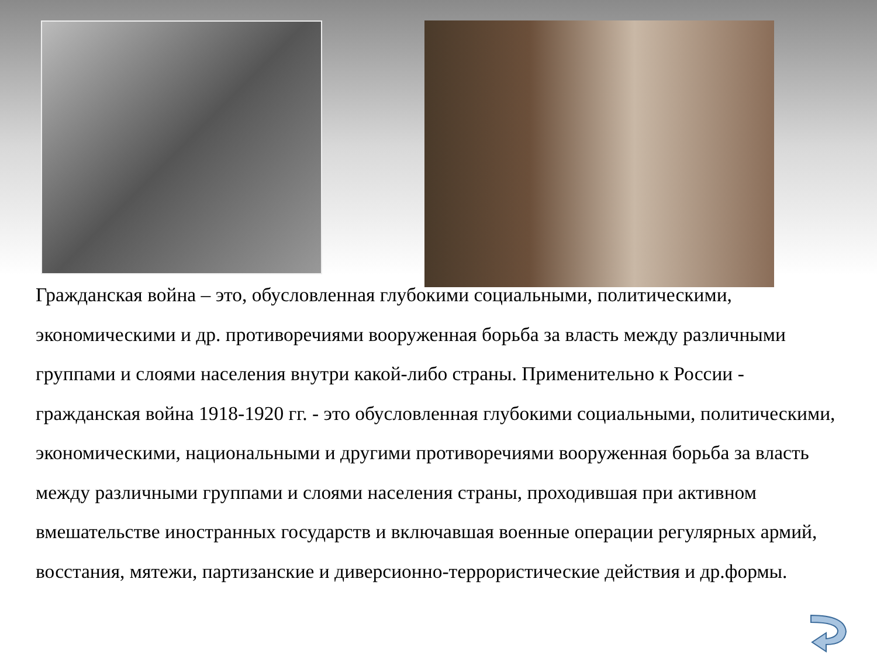Гражданская война – это, обусловленная глубокими социальными, политическими, экономическими и др. противоречиями вооруженная борьба за власть между различными группами и слоями населения внутри какой-либо страны. Применительно к России - гражданская война 1918-1920 гг. - это обусловленная глубокими социальными, политическими, экономическими, национальными и другими противоречиями вооруженная борьба за власть между различными группами и слоями населения страны, проходившая при активном вмешательстве иностранных государств и включавшая военные операции регулярных армий, восстания, мятежи, партизанские и диверсионно-террористические действия и др.формы.